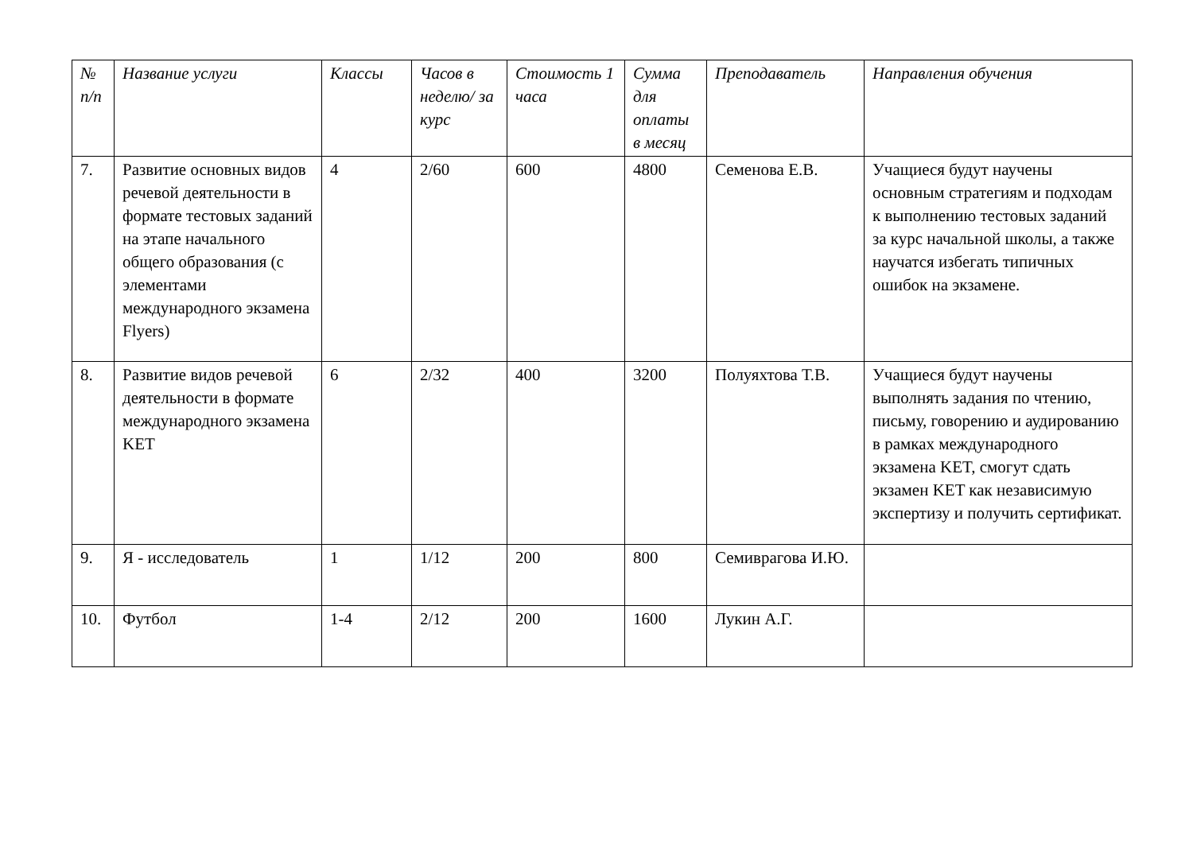| № п/п | Название услуги | Классы | Часов в неделю/ за курс | Стоимость 1 часа | Сумма для оплаты в месяц | Преподаватель | Направления обучения |
| --- | --- | --- | --- | --- | --- | --- | --- |
| 7. | Развитие основных видов речевой деятельности в формате тестовых заданий на этапе начального общего образования (с элементами международного экзамена Flyers) | 4 | 2/60 | 600 | 4800 | Семенова Е.В. | Учащиеся будут научены основным стратегиям и подходам к выполнению тестовых заданий за курс начальной школы, а также научатся избегать типичных ошибок на экзамене. |
| 8. | Развитие видов речевой деятельности в формате международного экзамена KET | 6 | 2/32 | 400 | 3200 | Полуяхтова Т.В. | Учащиеся будут научены выполнять задания по чтению, письму, говорению и аудированию в рамках международного экзамена KET, смогут сдать экзамен KET как независимую экспертизу и получить сертификат. |
| 9. | Я - исследователь | 1 | 1/12 | 200 | 800 | Семиврагова И.Ю. | |
| 10. | Футбол | 1-4 | 2/12 | 200 | 1600 | Лукин А.Г. | |